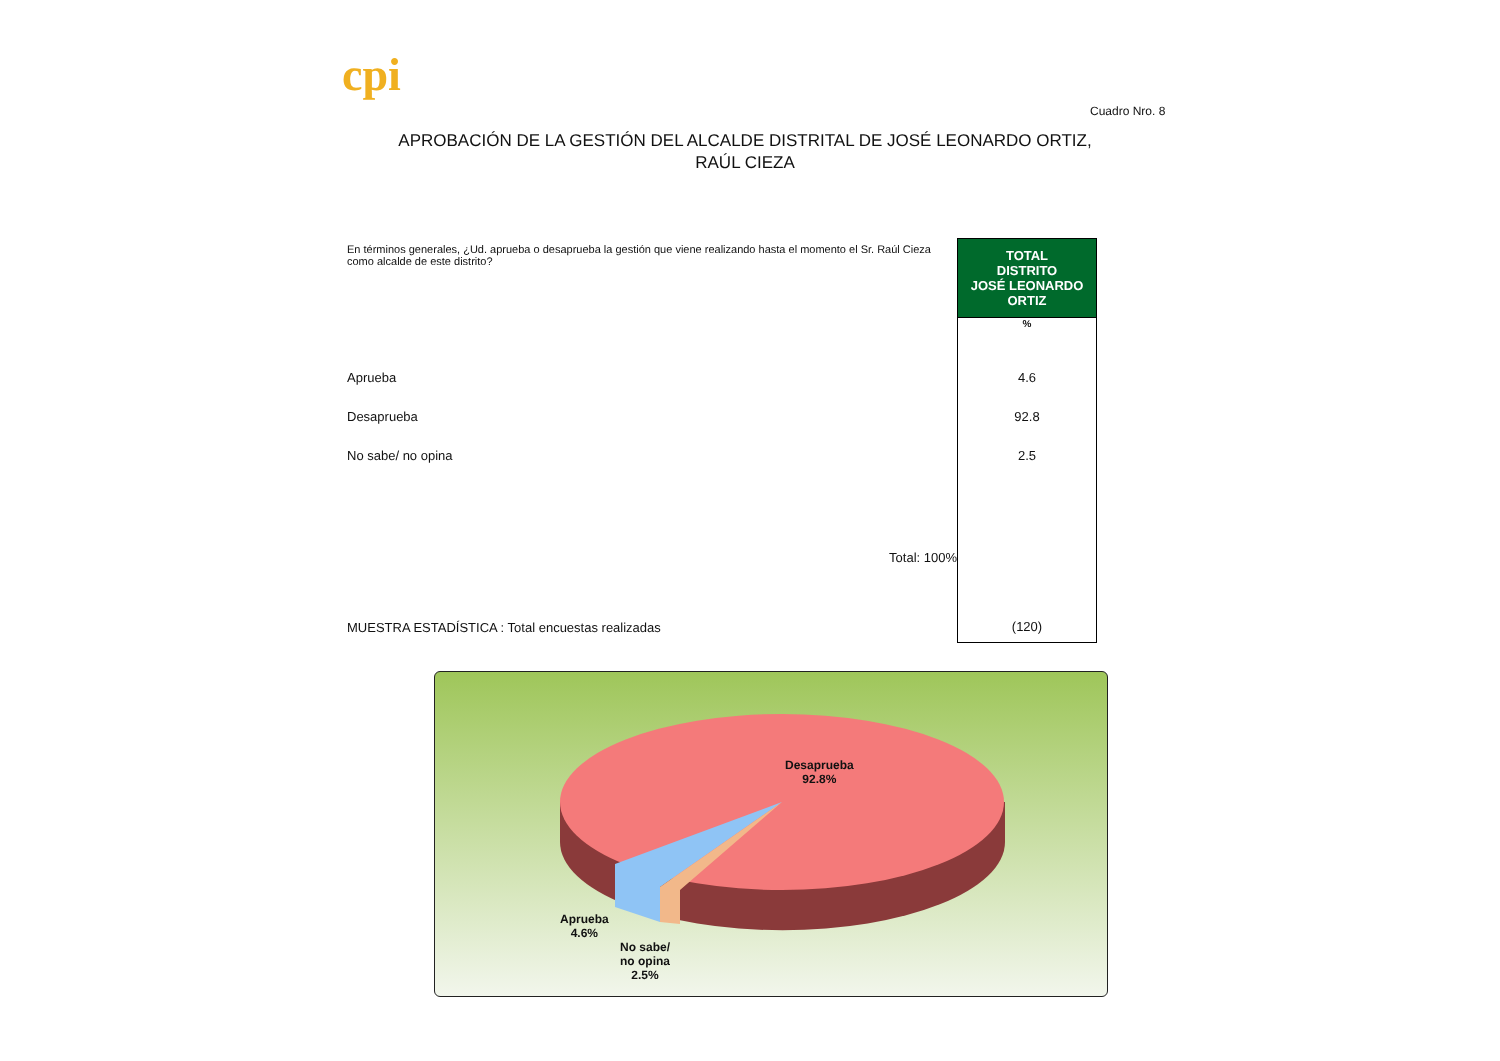cpi
Cuadro Nro. 8
APROBACIÓN DE LA GESTIÓN DEL ALCALDE DISTRITAL DE JOSÉ LEONARDO ORTIZ, RAÚL CIEZA
| En términos generales, ¿Ud. aprueba o desaprueba la gestión que viene realizando hasta el momento el Sr. Raúl Cieza como alcalde de este distrito? | TOTAL DISTRITO JOSÉ LEONARDO ORTIZ |
| | % |
| Aprueba | 4.6 |
| Desaprueba | 92.8 |
| No sabe/ no opina | 2.5 |
| Total: 100% | |
| MUESTRA ESTADÍSTICA : Total encuestas realizadas | (120) |
Desaprueba
92.8%
Aprueba
4.6%
No sabe/
no opina
2.5%